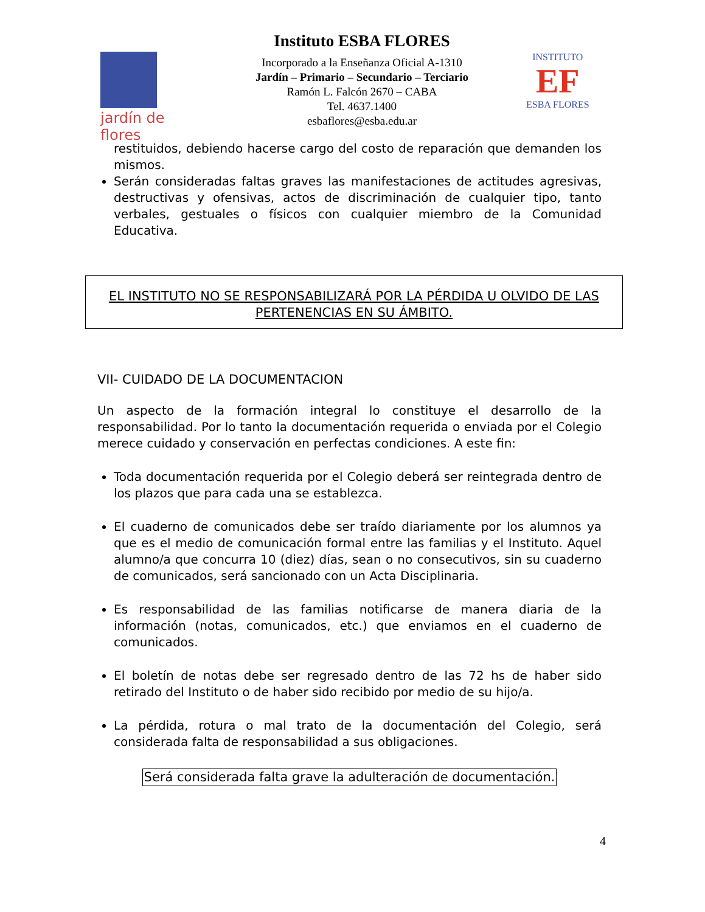jardín de flores
Instituto ESBA FLORES
Incorporado a la Enseñanza Oficial A-1310
Jardín – Primario – Secundario – Terciario
Ramón L. Falcón 2670 – CABA
Tel. 4637.1400
esbaflores@esba.edu.ar
INSTITUTO
EF
ESBA FLORES
restituidos, debiendo hacerse cargo del costo de reparación que demanden los mismos.
Serán consideradas faltas graves las manifestaciones de actitudes agresivas, destructivas y ofensivas, actos de discriminación de cualquier tipo, tanto verbales, gestuales o físicos con cualquier miembro de la Comunidad Educativa.
EL INSTITUTO NO SE RESPONSABILIZARÁ POR LA PÉRDIDA U OLVIDO DE LAS PERTENENCIAS EN SU ÁMBITO.
VII- CUIDADO DE LA DOCUMENTACION
Un aspecto de la formación integral lo constituye el desarrollo de la responsabilidad. Por lo tanto la documentación requerida o enviada por el Colegio merece cuidado y conservación en perfectas condiciones. A este fin:
Toda documentación requerida por el Colegio deberá ser reintegrada dentro de los plazos que para cada una se establezca.
El cuaderno de comunicados debe ser traído diariamente por los alumnos ya que es el medio de comunicación formal entre las familias y el Instituto. Aquel alumno/a que concurra 10 (diez) días, sean o no consecutivos, sin su cuaderno de comunicados, será sancionado con un Acta Disciplinaria.
Es responsabilidad de las familias notificarse de manera diaria de la información (notas, comunicados, etc.) que enviamos en el cuaderno de comunicados.
El boletín de notas debe ser regresado dentro de las 72 hs de haber sido retirado del Instituto o de haber sido recibido por medio de su hijo/a.
La pérdida, rotura o mal trato de la documentación del Colegio, será considerada falta de responsabilidad a sus obligaciones.
Será considerada falta grave la adulteración de documentación.
4